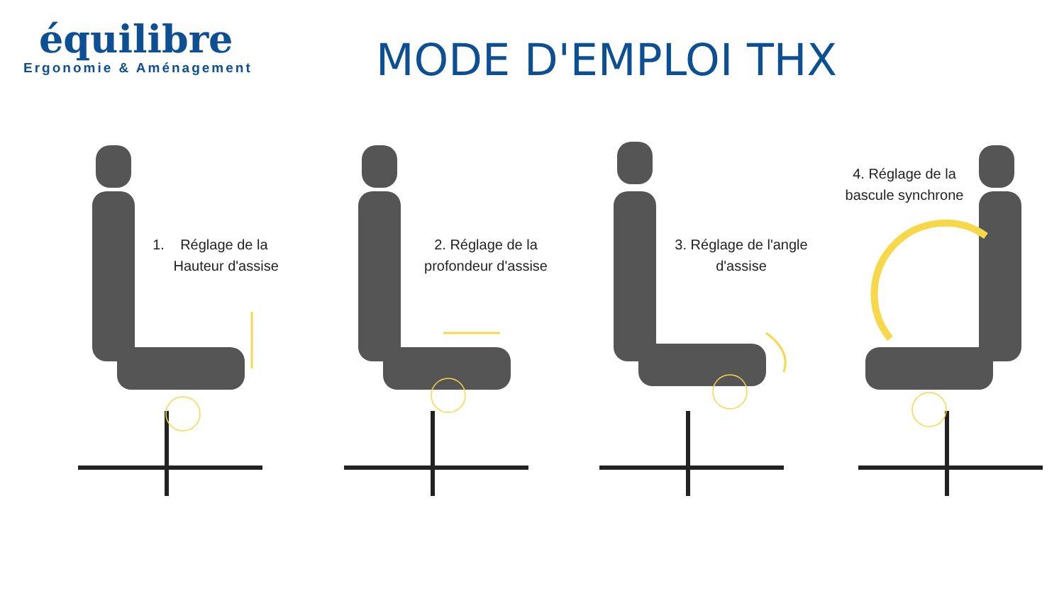équilibre
Ergonomie & Aménagement
MODE D'EMPLOI THX
1. Réglage de la
Hauteur d'assise
2. Réglage de la profondeur d'assise
3. Réglage de l'angle d'assise
4. Réglage de la bascule synchrone